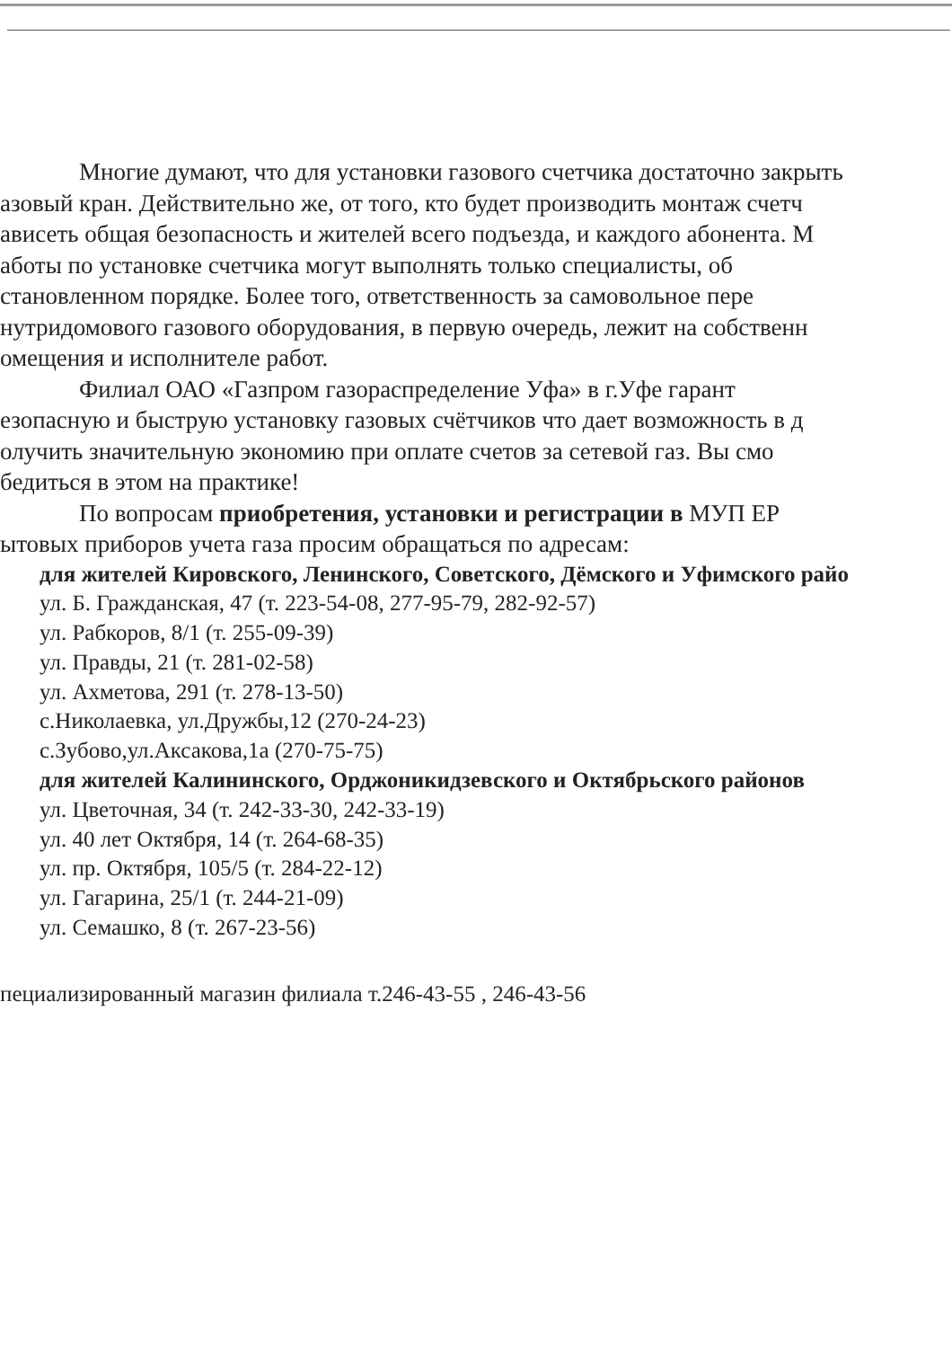Многие думают, что для установки газового счетчика достаточно закрыть
азовый кран. Действительно же, от того, кто будет производить монтаж счетч
ависеть общая безопасность и жителей всего подъезда, и каждого абонента. М
аботы по установке счетчика могут выполнять только специалисты, об
становленном порядке. Более того, ответственность за самовольное пере
нутридомового газового оборудования, в первую очередь, лежит на собственн
омещения и исполнителе работ.
Филиал ОАО «Газпром газораспределение Уфа» в г.Уфе гарант
езопасную и быструю установку газовых счётчиков что дает возможность в д
олучить значительную экономию при оплате счетов за сетевой газ. Вы смо
бедиться в этом на практике!
По вопросам приобретения, установки и регистрации в МУП ЕР
ытовых приборов учета газа просим обращаться по адресам:
для жителей Кировского, Ленинского, Советского, Дёмского и Уфимского райо
ул. Б. Гражданская, 47 (т. 223-54-08, 277-95-79, 282-92-57)
ул. Рабкоров, 8/1 (т. 255-09-39)
ул. Правды, 21 (т. 281-02-58)
ул. Ахметова, 291 (т. 278-13-50)
с.Николаевка, ул.Дружбы,12 (270-24-23)
с.Зубово,ул.Аксакова,1а (270-75-75)
для жителей Калининского, Орджоникидзевского и Октябрьского районов
ул. Цветочная, 34 (т. 242-33-30, 242-33-19)
ул. 40 лет Октября, 14 (т. 264-68-35)
ул. пр. Октября, 105/5 (т. 284-22-12)
ул. Гагарина, 25/1 (т. 244-21-09)
ул. Семашко, 8 (т. 267-23-56)
пециализированный магазин филиала т.246-43-55 , 246-43-56